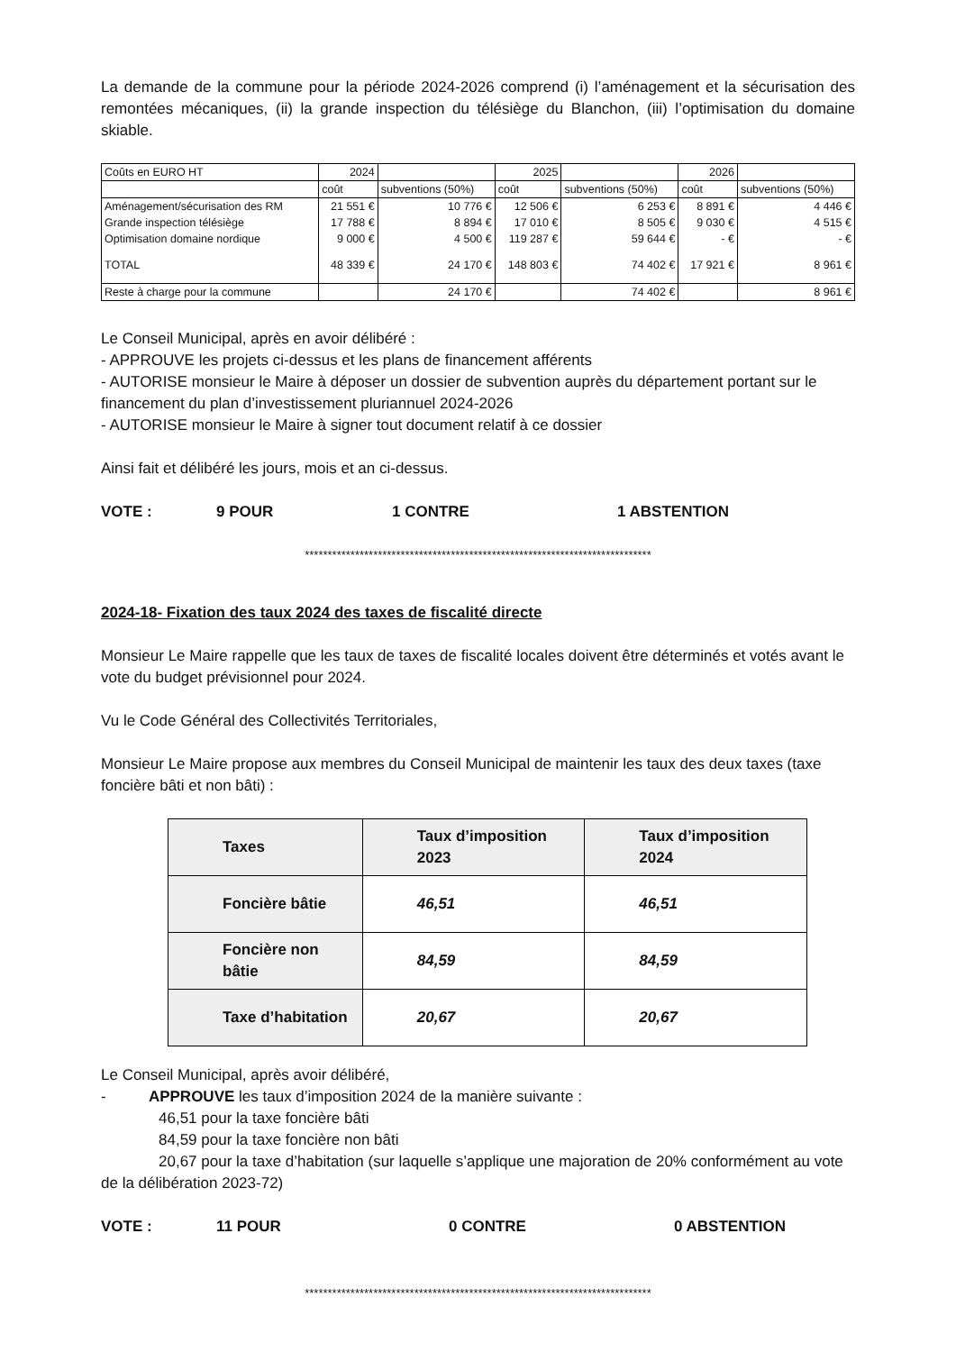La demande de la commune pour la période 2024-2026 comprend (i) l’aménagement et la sécurisation des remontées mécaniques, (ii) la grande inspection du télésiège du Blanchon, (iii) l’optimisation du domaine skiable.
| Coûts en EURO HT | 2024 | | 2025 | | 2026 | |
| | coût | subventions (50%) | coût | subventions (50%) | coût | subventions (50%) |
| Aménagement/sécurisation des RM | 21 551 € | 10 776 € | 12 506 € | 6 253 € | 8 891 € | 4 446 € |
| Grande inspection télésiège | 17 788 € | 8 894 € | 17 010 € | 8 505 € | 9 030 € | 4 515 € |
| Optimisation domaine nordique | 9 000 € | 4 500 € | 119 287 € | 59 644 € | - € | - € |
| TOTAL | 48 339 € | 24 170 € | 148 803 € | 74 402 € | 17 921 € | 8 961 € |
| Reste à charge pour la commune | | 24 170 € | | 74 402 € | | 8 961 € |
Le Conseil Municipal, après en avoir délibéré :
- APPROUVE les projets ci-dessus et les plans de financement afférents
- AUTORISE monsieur le Maire à déposer un dossier de subvention auprès du département portant sur le financement du plan d’investissement pluriannuel 2024-2026
- AUTORISE monsieur le Maire à signer tout document relatif à ce dossier
Ainsi fait et délibéré les jours, mois et an ci-dessus.
VOTE : 9 POUR 1 CONTRE 1 ABSTENTION
****************************************************************************
2024-18- Fixation des taux 2024 des taxes de fiscalité directe
Monsieur Le Maire rappelle que les taux de taxes de fiscalité locales doivent être déterminés et votés avant le vote du budget prévisionnel pour 2024.
Vu le Code Général des Collectivités Territoriales,
Monsieur Le Maire propose aux membres du Conseil Municipal de maintenir les taux des deux taxes (taxe foncière bâti et non bâti) :
| Taxes | Taux d’imposition 2023 | Taux d’imposition 2024 |
| --- | --- | --- |
| Foncière bâtie | 46,51 | 46,51 |
| Foncière non bâtie | 84,59 | 84,59 |
| Taxe d’habitation | 20,67 | 20,67 |
Le Conseil Municipal, après avoir délibéré,
- APPROUVE les taux d’imposition 2024 de la manière suivante :
46,51 pour la taxe foncière bâti
84,59 pour la taxe foncière non bâti
20,67 pour la taxe d’habitation (sur laquelle s’applique une majoration de 20% conformément au vote de la délibération 2023-72)
VOTE : 11 POUR 0 CONTRE 0 ABSTENTION
****************************************************************************